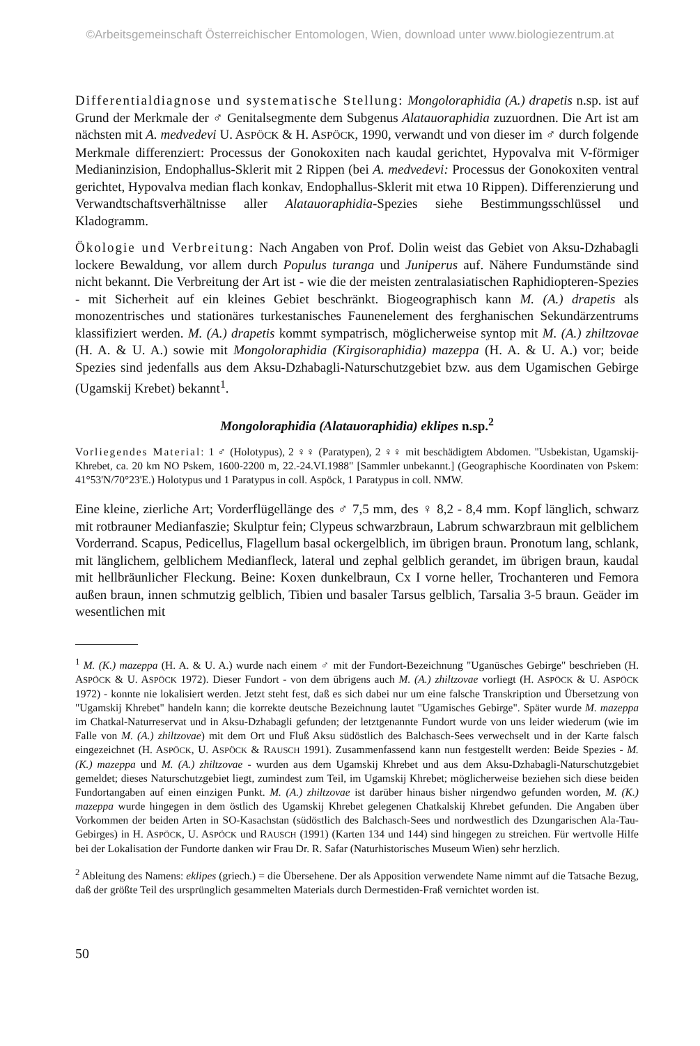©Arbeitsgemeinschaft Österreichischer Entomologen, Wien, download unter www.biologiezentrum.at
Differentialdiagnose und systematische Stellung: Mongoloraphidia (A.) drapetis n.sp. ist auf Grund der Merkmale der ♂ Genitalsegmente dem Subgenus Alatauoraphidia zuzuordnen. Die Art ist am nächsten mit A. medvedevi U. ASPÖCK & H. ASPÖCK, 1990, verwandt und von dieser im ♂ durch folgende Merkmale differenziert: Processus der Gonokoxiten nach kaudal gerichtet, Hypovalva mit V-förmiger Medianinzision, Endophallus-Sklerit mit 2 Rippen (bei A. medvedevi: Processus der Gonokoxiten ventral gerichtet, Hypovalva median flach konkav, Endophallus-Sklerit mit etwa 10 Rippen). Differenzierung und Verwandtschaftsverhältnisse aller Alatauoraphidia-Spezies siehe Bestimmungsschlüssel und Kladogramm.
Ökologie und Verbreitung: Nach Angaben von Prof. Dolin weist das Gebiet von Aksu-Dzhabagli lockere Bewaldung, vor allem durch Populus turanga und Juniperus auf. Nähere Fundumstände sind nicht bekannt. Die Verbreitung der Art ist - wie die der meisten zentralasiatischen Raphidiopteren-Spezies - mit Sicherheit auf ein kleines Gebiet beschränkt. Biogeographisch kann M. (A.) drapetis als monozentrisches und stationäres turkestanisches Faunenelement des ferghanischen Sekundärzentrums klassifiziert werden. M. (A.) drapetis kommt sympatrisch, möglicherweise syntop mit M. (A.) zhiltzovae (H. A. & U. A.) sowie mit Mongoloraphidia (Kirgisoraphidia) mazeppa (H. A. & U. A.) vor; beide Spezies sind jedenfalls aus dem Aksu-Dzhabagli-Naturschutzgebiet bzw. aus dem Ugamischen Gebirge (Ugamskij Krebet) bekannt<sup>1</sup>.
Mongoloraphidia (Alatauoraphidia) eklipes n.sp.<sup>2</sup>
Vorliegendes Material: 1 ♂ (Holotypus), 2 ♀♀ (Paratypen), 2 ♀♀ mit beschädigtem Abdomen. "Usbekistan, Ugamskij-Khrebet, ca. 20 km NO Pskem, 1600-2200 m, 22.-24.VI.1988" [Sammler unbekannt.] (Geographische Koordinaten von Pskem: 41°53'N/70°23'E.) Holotypus und 1 Paratypus in coll. Aspöck, 1 Paratypus in coll. NMW.
Eine kleine, zierliche Art; Vorderflügellänge des ♂ 7,5 mm, des ♀ 8,2 - 8,4 mm. Kopf länglich, schwarz mit rotbrauner Medianfaszie; Skulptur fein; Clypeus schwarzbraun, Labrum schwarzbraun mit gelblichem Vorderrand. Scapus, Pedicellus, Flagellum basal ockergelblich, im übrigen braun. Pronotum lang, schlank, mit länglichem, gelblichem Medianfleck, lateral und zephal gelblich gerandet, im übrigen braun, kaudal mit hellbräunlicher Fleckung. Beine: Koxen dunkelbraun, Cx I vorne heller, Trochanteren und Femora außen braun, innen schmutzig gelblich, Tibien und basaler Tarsus gelblich, Tarsalia 3-5 braun. Geäder im wesentlichen mit
<sup>1</sup> M. (K.) mazeppa (H. A. & U. A.) wurde nach einem ♂ mit der Fundort-Bezeichnung "Uganüsches Gebirge" beschrieben (H. ASPÖCK & U. ASPÖCK 1972). Dieser Fundort - von dem übrigens auch M. (A.) zhiltzovae vorliegt (H. ASPÖCK & U. ASPÖCK 1972) - konnte nie lokalisiert werden. Jetzt steht fest, daß es sich dabei nur um eine falsche Transkription und Übersetzung von "Ugamskij Khrebet" handeln kann; die korrekte deutsche Bezeichnung lautet "Ugamisches Gebirge". Später wurde M. mazeppa im Chatkal-Naturreservat und in Aksu-Dzhabagli gefunden; der letztgenannte Fundort wurde von uns leider wiederum (wie im Falle von M. (A.) zhiltzovae) mit dem Ort und Fluß Aksu südöstlich des Balchasch-Sees verwechselt und in der Karte falsch eingezeichnet (H. ASPÖCK, U. ASPÖCK & RAUSCH 1991). Zusammenfassend kann nun festgestellt werden: Beide Spezies - M. (K.) mazeppa und M. (A.) zhiltzovae - wurden aus dem Ugamskij Khrebet und aus dem Aksu-Dzhabagli-Naturschutzgebiet gemeldet; dieses Naturschutzgebiet liegt, zumindest zum Teil, im Ugamskij Khrebet; möglicherweise beziehen sich diese beiden Fundortangaben auf einen einzigen Punkt. M. (A.) zhiltzovae ist darüber hinaus bisher nirgendwo gefunden worden, M. (K.) mazeppa wurde hingegen in dem östlich des Ugamskij Khrebet gelegenen Chatkalskij Khrebet gefunden. Die Angaben über Vorkommen der beiden Arten in SO-Kasachstan (südöstlich des Balchasch-Sees und nordwestlich des Dzungarischen Ala-Tau-Gebirges) in H. ASPÖCK, U. ASPÖCK und RAUSCH (1991) (Karten 134 und 144) sind hingegen zu streichen. Für wertvolle Hilfe bei der Lokalisation der Fundorte danken wir Frau Dr. R. Safar (Naturhistorisches Museum Wien) sehr herzlich.
<sup>2</sup> Ableitung des Namens: eklipes (griech.) = die Übersehene. Der als Apposition verwendete Name nimmt auf die Tatsache Bezug, daß der größte Teil des ursprünglich gesammelten Materials durch Dermestiden-Fraß vernichtet worden ist.
50